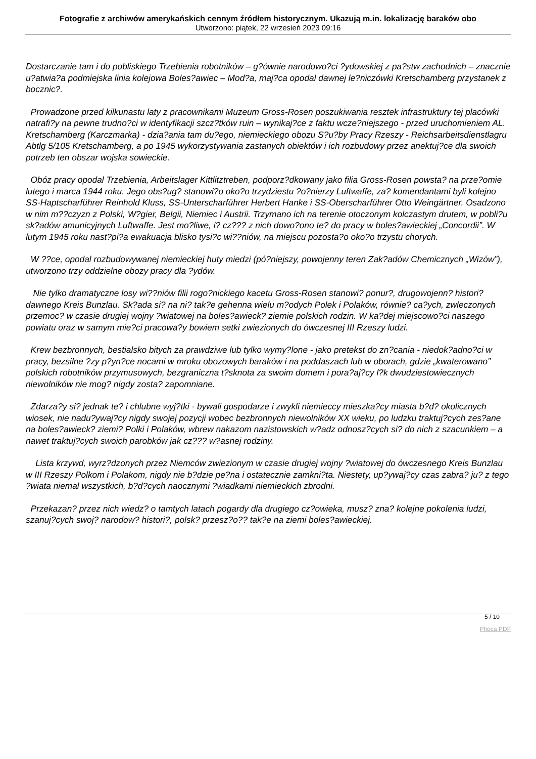Fotografie z archiwów amerykańskich cennym źródłem historycznym. Ukazują m.in. lokalizację baraków obo
Utworzono: piątek, 22 wrzesień 2023 09:16
Dostarczanie tam i do pobliskiego Trzebienia robotników – g?ównie narodowo?ci ?ydowskiej z pa?stw zachodnich – znacznie u?atwia?a podmiejska linia kolejowa Boles?awiec – Mod?a, maj?ca opodal dawnej le?niczówki Kretschamberg przystanek z bocznic?.
Prowadzone przed kilkunastu laty z pracownikami Muzeum Gross-Rosen poszukiwania resztek infrastruktury tej placówki natrafi?y na pewne trudno?ci w identyfikacji szcz?tków ruin – wynikaj?ce z faktu wcze?niejszego - przed uruchomieniem AL. Kretschamberg (Karczmarka) - dzia?ania tam du?ego, niemieckiego obozu S?u?by Pracy Rzeszy - Reichsarbeitsdienstlagru Abtlg 5/105 Kretschamberg, a po 1945 wykorzystywania zastanych obiektów i ich rozbudowy przez anektuj?ce dla swoich potrzeb ten obszar wojska sowieckie.
Obóz pracy opodal Trzebienia, Arbeitslager Kittlitztreben, podporz?dkowany jako filia Gross-Rosen powsta? na prze?omie lutego i marca 1944 roku. Jego obs?ug? stanowi?o oko?o trzydziestu ?o?nierzy Luftwaffe, za? komendantami byli kolejno SS-Haptscharführer Reinhold Kluss, SS-Unterscharführer Herbert Hanke i SS-Oberscharführer Otto Weingärtner. Osadzono w nim m??czyzn z Polski, W?gier, Belgii, Niemiec i Austrii. Trzymano ich na terenie otoczonym kolczastym drutem, w pobli?u sk?adów amunicyjnych Luftwaffe. Jest mo?liwe, i? cz??? z nich dowo?ono te? do pracy w boles?awieckiej „Concordii”. W lutym 1945 roku nast?pi?a ewakuacja blisko tysi?c wi??niów, na miejscu pozosta?o oko?o trzystu chorych.
W ??ce, opodal rozbudowywanej niemieckiej huty miedzi (pó?niejszy, powojenny teren Zak?adów Chemicznych „Wizów”), utworzono trzy oddzielne obozy pracy dla ?ydów.
Nie tylko dramatyczne losy wi??niów filii rogo?nickiego kacetu Gross-Rosen stanowi? ponur?, drugowojenn? histori? dawnego Kreis Bunzlau. Sk?ada si? na ni? tak?e gehenna wielu m?odych Polek i Polaków, równie? ca?ych, zwleczonych przemoc? w czasie drugiej wojny ?wiatowej na boles?awieck? ziemie polskich rodzin. W ka?dej miejscowo?ci naszego powiatu oraz w samym mie?ci pracowa?y bowiem setki zwiezionych do ówczesnej III Rzeszy ludzi.
Krew bezbronnych, bestialsko bitych za prawdziwe lub tylko wymy?lone - jako pretekst do zn?cania - niedok?adno?ci w pracy, bezsilne ?zy p?yn?ce nocami w mroku obozowych baraków i na poddaszach lub w oborach, gdzie „kwaterowano” polskich robotników przymusowych, bezgraniczna t?sknota za swoim domem i pora?aj?cy l?k dwudziestowiecznych niewolników nie mog? nigdy zosta? zapomniane.
Zdarza?y si? jednak te? i chlubne wyj?tki - bywali gospodarze i zwykli niemieccy mieszka?cy miasta b?d? okolicznych wiosek, nie nadu?ywaj?cy nigdy swojej pozycji wobec bezbronnych niewolników XX wieku, po ludzku traktuj?cych zes?ane na boles?awieck? ziemi? Polki i Polaków, wbrew nakazom nazistowskich w?adz odnosz?cych si? do nich z szacunkiem – a nawet traktuj?cych swoich parobków jak cz??? w?asnej rodziny.
Lista krzywd, wyrz?dzonych przez Niemców zwiezionym w czasie drugiej wojny ?wiatowej do ówczesnego Kreis Bunzlau w III Rzeszy Polkom i Polakom, nigdy nie b?dzie pe?na i ostatecznie zamkni?ta. Niestety, up?ywaj?cy czas zabra? ju? z tego ?wiata niemal wszystkich, b?d?cych naocznymi ?wiadkami niemieckich zbrodni.
Przekazan? przez nich wiedz? o tamtych latach pogardy dla drugiego cz?owieka, musz? zna? kolejne pokolenia ludzi, szanuj?cych swoj? narodow? histori?, polsk? przesz?o?? tak?e na ziemi boles?awieckiej.
5 / 10
Phoca PDF